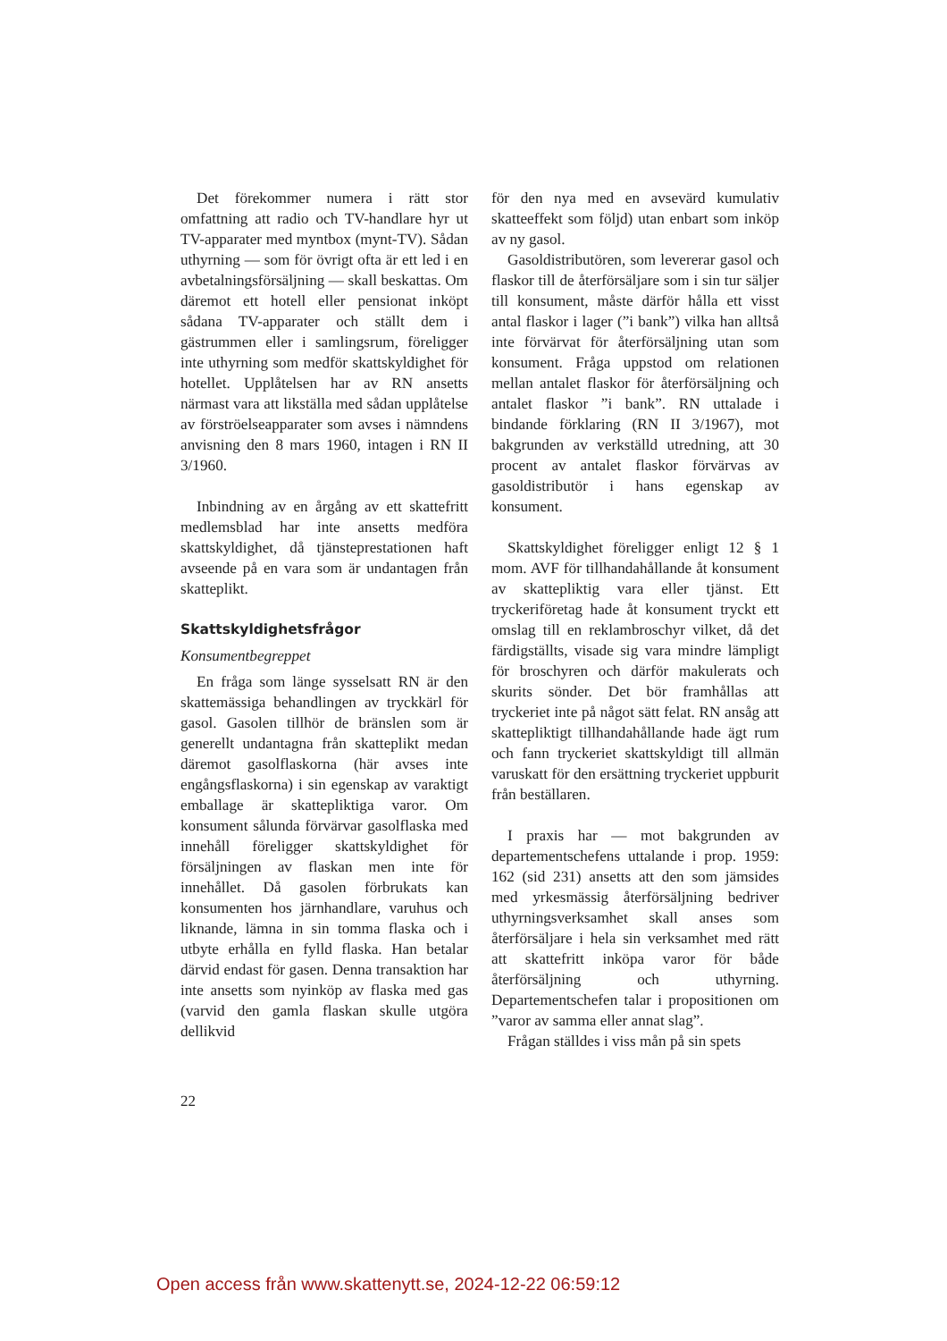Det förekommer numera i rätt stor omfattning att radio och TV-handlare hyr ut TV-apparater med myntbox (mynt-TV). Sådan uthyrning — som för övrigt ofta är ett led i en avbetalningsförsäljning — skall beskattas. Om däremot ett hotell eller pensionat inköpt sådana TV-apparater och ställt dem i gästrummen eller i samlingsrum, föreligger inte uthyrning som medför skattskyldighet för hotellet. Upplåtelsen har av RN ansetts närmast vara att likställa med sådan upplåtelse av förströelseapparater som avses i nämndens anvisning den 8 mars 1960, intagen i RN II 3/1960.
Inbindning av en årgång av ett skattefritt medlemsblad har inte ansetts medföra skattskyldighet, då tjänsteprestationen haft avseende på en vara som är undantagen från skatteplikt.
Skattskyldighetsfrågor
Konsumentbegreppet
En fråga som länge sysselsatt RN är den skattemässiga behandlingen av tryckkärl för gasol. Gasolen tillhör de bränslen som är generellt undantagna från skatteplikt medan däremot gasolflaskorna (här avses inte engångsflaskorna) i sin egenskap av varaktigt emballage är skattepliktiga varor. Om konsument sålunda förvärvar gasolflaska med innehåll föreligger skattskyldighet för försäljningen av flaskan men inte för innehållet. Då gasolen förbrukats kan konsumenten hos järnhandlare, varuhus och liknande, lämna in sin tomma flaska och i utbyte erhålla en fylld flaska. Han betalar därvid endast för gasen. Denna transaktion har inte ansetts som nyinköp av flaska med gas (varvid den gamla flaskan skulle utgöra dellikvid
för den nya med en avsevärd kumulativ skatteeffekt som följd) utan enbart som inköp av ny gasol.
Gasoldistributören, som levererar gasol och flaskor till de återförsäljare som i sin tur säljer till konsument, måste därför hålla ett visst antal flaskor i lager (”i bank”) vilka han alltså inte förvärvat för återförsäljning utan som konsument. Fråga uppstod om relationen mellan antalet flaskor för återförsäljning och antalet flaskor ”i bank”. RN uttalade i bindande förklaring (RN II 3/1967), mot bakgrunden av verkställd utredning, att 30 procent av antalet flaskor förvärvas av gasoldistributör i hans egenskap av konsument.
Skattskyldighet föreligger enligt 12 § 1 mom. AVF för tillhandahållande åt konsument av skattepliktig vara eller tjänst. Ett tryckeriföretag hade åt konsument tryckt ett omslag till en reklambroschyr vilket, då det färdigställts, visade sig vara mindre lämpligt för broschyren och därför makulerats och skurits sönder. Det bör framhållas att tryckeriet inte på något sätt felat. RN ansåg att skattepliktigt tillhandahållande hade ägt rum och fann tryckeriet skattskyldigt till allmän varuskatt för den ersättning tryckeriet uppburit från beställaren.
I praxis har — mot bakgrunden av departementschefens uttalande i prop. 1959: 162 (sid 231) ansetts att den som jämsides med yrkesmässig återförsäljning bedriver uthyrningsverksamhet skall anses som återförsäljare i hela sin verksamhet med rätt att skattefritt inköpa varor för både återförsäljning och uthyrning. Departementschefen talar i propositionen om ”varor av samma eller annat slag”.
Frågan ställdes i viss mån på sin spets
22
Open access från www.skattenytt.se, 2024-12-22 06:59:12